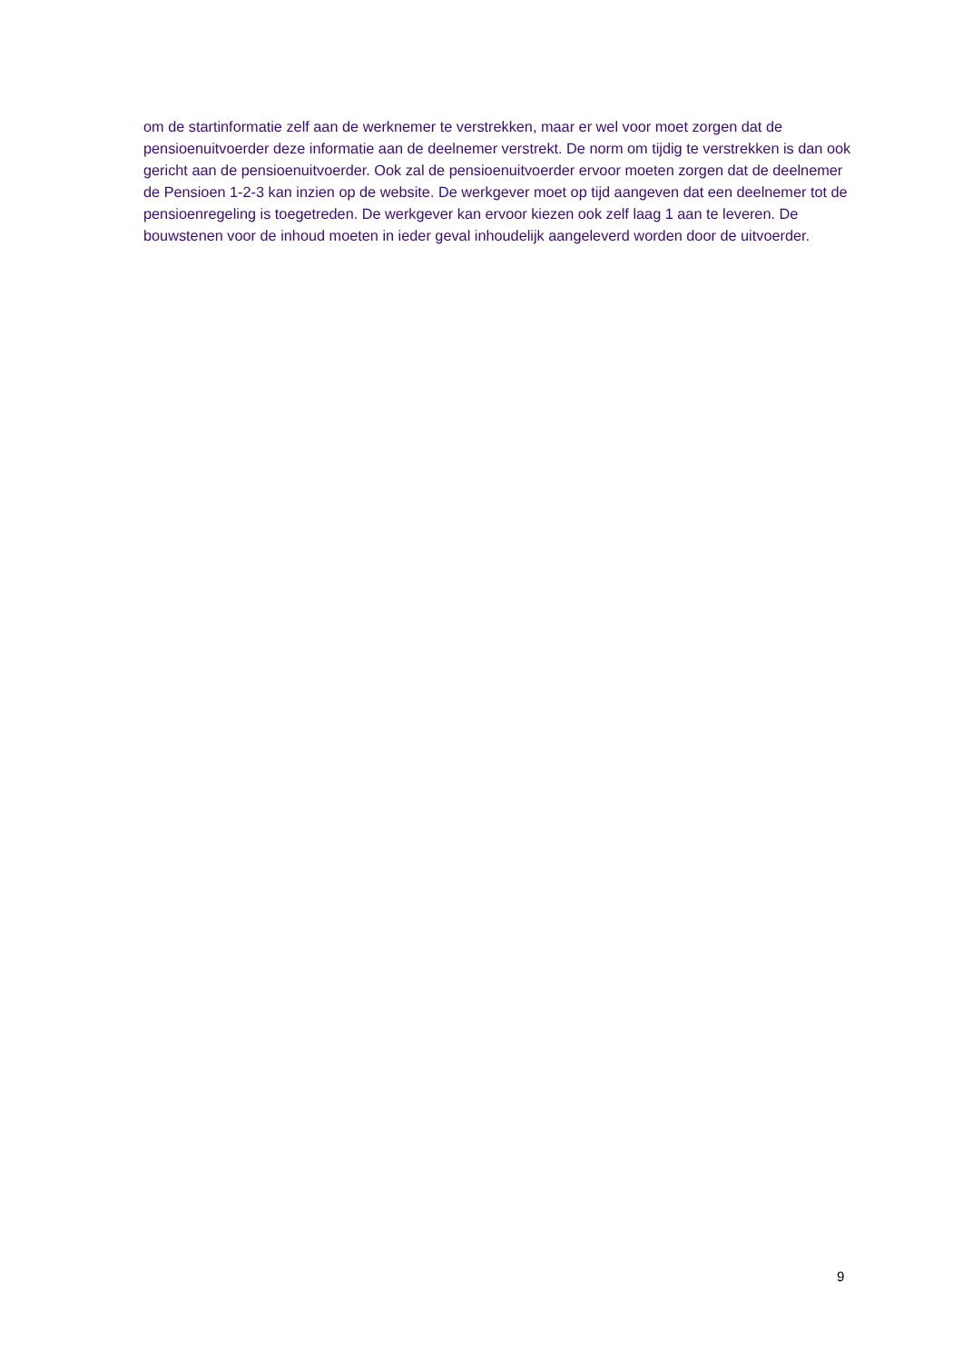om de startinformatie zelf aan de werknemer te verstrekken, maar er wel voor moet zorgen dat de pensioenuitvoerder deze informatie aan de deelnemer verstrekt. De norm om tijdig te verstrekken is dan ook gericht aan de pensioenuitvoerder. Ook zal de pensioenuitvoerder ervoor moeten zorgen dat de deelnemer de Pensioen 1-2-3 kan inzien op de website. De werkgever moet op tijd aangeven dat een deelnemer tot de pensioenregeling is toegetreden. De werkgever kan ervoor kiezen ook zelf laag 1 aan te leveren. De bouwstenen voor de inhoud moeten in ieder geval inhoudelijk aangeleverd worden door de uitvoerder.
9